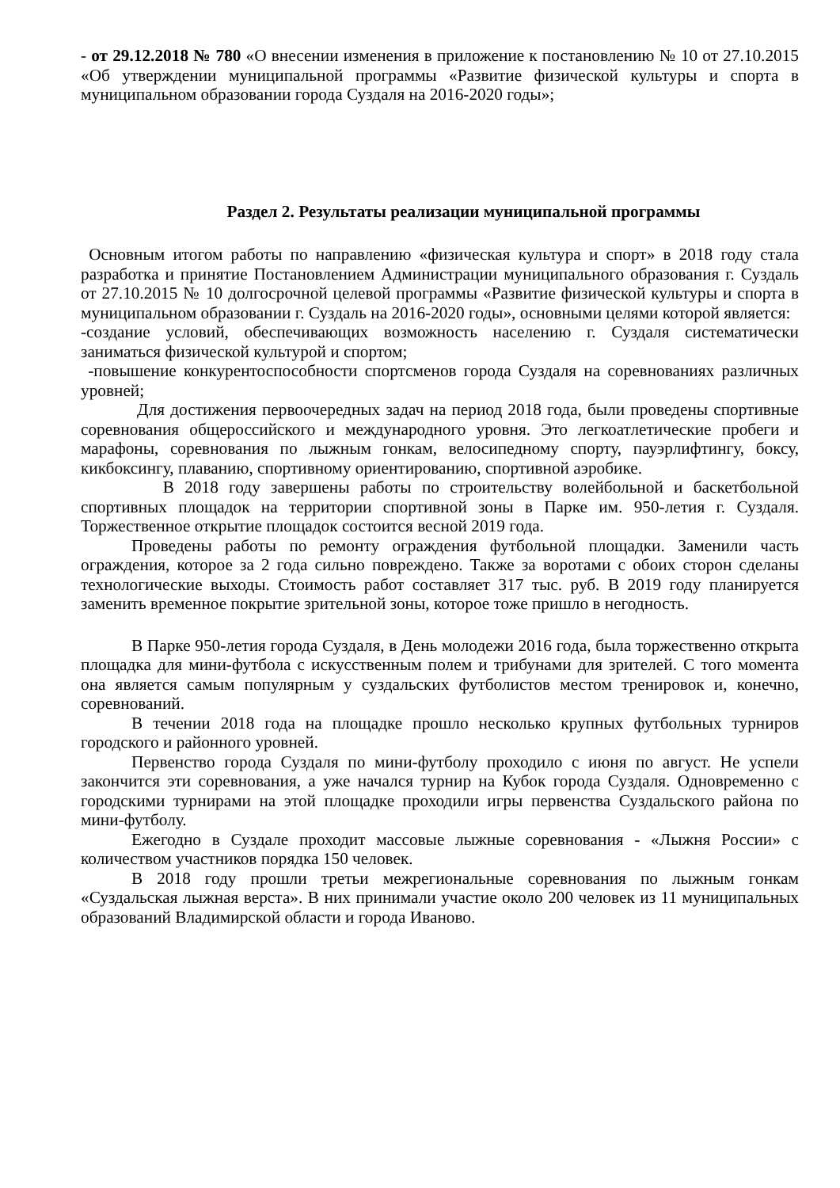- от 29.12.2018 № 780 «О внесении изменения в приложение к постановлению № 10 от 27.10.2015 «Об утверждении муниципальной программы «Развитие физической культуры и спорта в муниципальном образовании города Суздаля на 2016-2020 годы»;
Раздел 2. Результаты реализации муниципальной программы
Основным итогом работы по направлению «физическая культура и спорт» в 2018 году стала разработка и принятие Постановлением Администрации муниципального образования г. Суздаль от 27.10.2015 № 10 долгосрочной целевой программы «Развитие физической культуры и спорта в муниципальном образовании г. Суздаль на 2016-2020 годы», основными целями которой является:
-создание условий, обеспечивающих возможность населению г. Суздаля систематически заниматься физической культурой и спортом;
-повышение конкурентоспособности спортсменов города Суздаля на соревнованиях различных уровней;
Для достижения первоочередных задач на период 2018 года, были проведены спортивные соревнования общероссийского и международного уровня. Это легкоатлетические пробеги и марафоны, соревнования по лыжным гонкам, велосипедному спорту, пауэрлифтингу, боксу, кикбоксингу, плаванию, спортивному ориентированию, спортивной аэробике.
В 2018 году завершены работы по строительству волейбольной и баскетбольной спортивных площадок на территории спортивной зоны в Парке им. 950-летия г. Суздаля. Торжественное открытие площадок состоится весной 2019 года.
Проведены работы по ремонту ограждения футбольной площадки. Заменили часть ограждения, которое за 2 года сильно повреждено. Также за воротами с обоих сторон сделаны технологические выходы. Стоимость работ составляет 317 тыс. руб. В 2019 году планируется заменить временное покрытие зрительной зоны, которое тоже пришло в негодность.
В Парке 950-летия города Суздаля, в День молодежи 2016 года, была торжественно открыта площадка для мини-футбола с искусственным полем и трибунами для зрителей. С того момента она является самым популярным у суздальских футболистов местом тренировок и, конечно, соревнований.
В течении 2018 года на площадке прошло несколько крупных футбольных турниров городского и районного уровней.
Первенство города Суздаля по мини-футболу проходило с июня по август. Не успели закончится эти соревнования, а уже начался турнир на Кубок города Суздаля. Одновременно с городскими турнирами на этой площадке проходили игры первенства Суздальского района по мини-футболу.
Ежегодно в Суздале проходит массовые лыжные соревнования - «Лыжня России» с количеством участников порядка 150 человек.
В 2018 году прошли третьи межрегиональные соревнования по лыжным гонкам «Суздальская лыжная верста». В них принимали участие около 200 человек из 11 муниципальных образований Владимирской области и города Иваново.